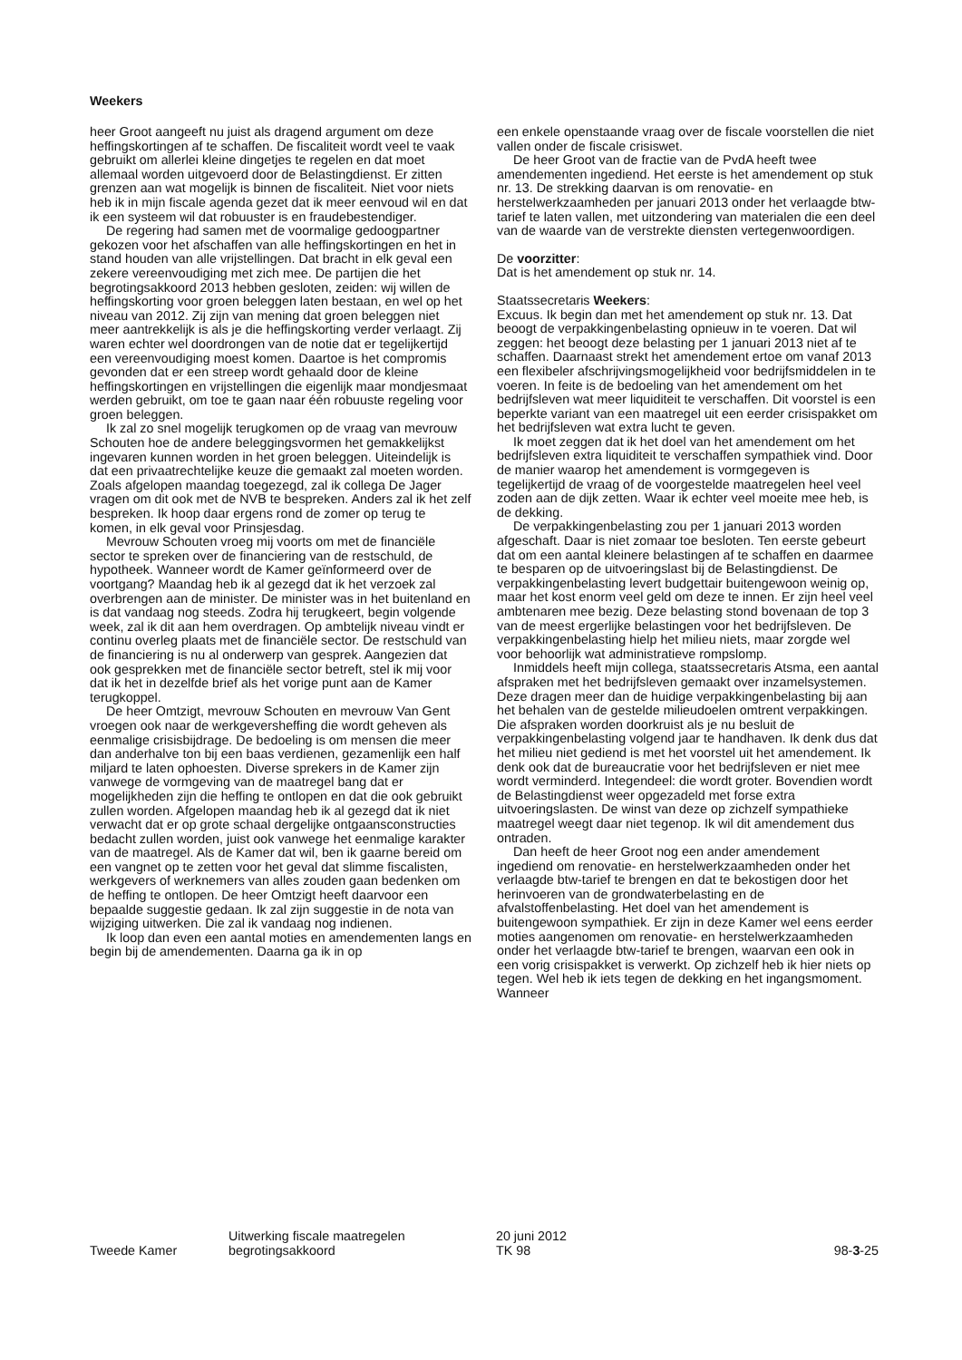Weekers
heer Groot aangeeft nu juist als dragend argument om deze heffingskortingen af te schaffen. De fiscaliteit wordt veel te vaak gebruikt om allerlei kleine dingetjes te regelen en dat moet allemaal worden uitgevoerd door de Belastingdienst. Er zitten grenzen aan wat mogelijk is binnen de fiscaliteit. Niet voor niets heb ik in mijn fiscale agenda gezet dat ik meer eenvoud wil en dat ik een systeem wil dat robuuster is en fraudebestendiger.
De regering had samen met de voormalige gedoogpartner gekozen voor het afschaffen van alle heffingskortingen en het in stand houden van alle vrijstellingen. Dat bracht in elk geval een zekere vereenvoudiging met zich mee. De partijen die het begrotingsakkoord 2013 hebben gesloten, zeiden: wij willen de heffingskorting voor groen beleggen laten bestaan, en wel op het niveau van 2012. Zij zijn van mening dat groen beleggen niet meer aantrekkelijk is als je die heffingskorting verder verlaagt. Zij waren echter wel doordrongen van de notie dat er tegelijkertijd een vereenvoudiging moest komen. Daartoe is het compromis gevonden dat er een streep wordt gehaald door de kleine heffingskortingen en vrijstellingen die eigenlijk maar mondjesmaat werden gebruikt, om toe te gaan naar één robuuste regeling voor groen beleggen.
Ik zal zo snel mogelijk terugkomen op de vraag van mevrouw Schouten hoe de andere beleggingsvormen het gemakkelijkst ingevaren kunnen worden in het groen beleggen. Uiteindelijk is dat een privaatrechtelijke keuze die gemaakt zal moeten worden. Zoals afgelopen maandag toegezegd, zal ik collega De Jager vragen om dit ook met de NVB te bespreken. Anders zal ik het zelf bespreken. Ik hoop daar ergens rond de zomer op terug te komen, in elk geval voor Prinsjesdag.
Mevrouw Schouten vroeg mij voorts om met de financiële sector te spreken over de financiering van de restschuld, de hypotheek. Wanneer wordt de Kamer geïnformeerd over de voortgang? Maandag heb ik al gezegd dat ik het verzoek zal overbrengen aan de minister. De minister was in het buitenland en is dat vandaag nog steeds. Zodra hij terugkeert, begin volgende week, zal ik dit aan hem overdragen. Op ambtelijk niveau vindt er continu overleg plaats met de financiële sector. De restschuld van de financiering is nu al onderwerp van gesprek. Aangezien dat ook gesprekken met de financiële sector betreft, stel ik mij voor dat ik het in dezelfde brief als het vorige punt aan de Kamer terugkoppel.
De heer Omtzigt, mevrouw Schouten en mevrouw Van Gent vroegen ook naar de werkgeversheffing die wordt geheven als eenmalige crisisbijdrage. De bedoeling is om mensen die meer dan anderhalve ton bij een baas verdienen, gezamenlijk een half miljard te laten ophoesten. Diverse sprekers in de Kamer zijn vanwege de vormgeving van de maatregel bang dat er mogelijkheden zijn die heffing te ontlopen en dat die ook gebruikt zullen worden. Afgelopen maandag heb ik al gezegd dat ik niet verwacht dat er op grote schaal dergelijke ontgaansconstructies bedacht zullen worden, juist ook vanwege het eenmalige karakter van de maatregel. Als de Kamer dat wil, ben ik gaarne bereid om een vangnet op te zetten voor het geval dat slimme fiscalisten, werkgevers of werknemers van alles zouden gaan bedenken om de heffing te ontlopen. De heer Omtzigt heeft daarvoor een bepaalde suggestie gedaan. Ik zal zijn suggestie in de nota van wijziging uitwerken. Die zal ik vandaag nog indienen.
Ik loop dan even een aantal moties en amendementen langs en begin bij de amendementen. Daarna ga ik in op
een enkele openstaande vraag over de fiscale voorstellen die niet vallen onder de fiscale crisiswet.
De heer Groot van de fractie van de PvdA heeft twee amendementen ingediend. Het eerste is het amendement op stuk nr. 13. De strekking daarvan is om renovatie- en herstelwerkzaamheden per januari 2013 onder het verlaagde btw-tarief te laten vallen, met uitzondering van materialen die een deel van de waarde van de verstrekte diensten vertegenwoordigen.
De voorzitter:
Dat is het amendement op stuk nr. 14.
Staatssecretaris Weekers:
Excuus. Ik begin dan met het amendement op stuk nr. 13. Dat beoogt de verpakkingenbelasting opnieuw in te voeren. Dat wil zeggen: het beoogt deze belasting per 1 januari 2013 niet af te schaffen. Daarnaast strekt het amendement ertoe om vanaf 2013 een flexibeler afschrijvingsmogelijkheid voor bedrijfsmiddelen in te voeren. In feite is de bedoeling van het amendement om het bedrijfsleven wat meer liquiditeit te verschaffen. Dit voorstel is een beperkte variant van een maatregel uit een eerder crisispakket om het bedrijfsleven wat extra lucht te geven.
Ik moet zeggen dat ik het doel van het amendement om het bedrijfsleven extra liquiditeit te verschaffen sympathiek vind. Door de manier waarop het amendement is vormgegeven is tegelijkertijd de vraag of de voorgestelde maatregelen heel veel zoden aan de dijk zetten. Waar ik echter veel moeite mee heb, is de dekking.
De verpakkingenbelasting zou per 1 januari 2013 worden afgeschaft. Daar is niet zomaar toe besloten. Ten eerste gebeurt dat om een aantal kleinere belastingen af te schaffen en daarmee te besparen op de uitvoeringslast bij de Belastingdienst. De verpakkingenbelasting levert budgettair buitengewoon weinig op, maar het kost enorm veel geld om deze te innen. Er zijn heel veel ambtenaren mee bezig. Deze belasting stond bovenaan de top 3 van de meest ergerlijke belastingen voor het bedrijfsleven. De verpakkingenbelasting hielp het milieu niets, maar zorgde wel voor behoorlijk wat administratieve rompslomp.
Inmiddels heeft mijn collega, staatssecretaris Atsma, een aantal afspraken met het bedrijfsleven gemaakt over inzamelsystemen. Deze dragen meer dan de huidige verpakkingenbelasting bij aan het behalen van de gestelde milieudoelen omtrent verpakkingen. Die afspraken worden doorkruist als je nu besluit de verpakkingenbelasting volgend jaar te handhaven. Ik denk dus dat het milieu niet gediend is met het voorstel uit het amendement. Ik denk ook dat de bureaucratie voor het bedrijfsleven er niet mee wordt verminderd. Integendeel: die wordt groter. Bovendien wordt de Belastingdienst weer opgezadeld met forse extra uitvoeringslasten. De winst van deze op zichzelf sympathieke maatregel weegt daar niet tegenop. Ik wil dit amendement dus ontraden.
Dan heeft de heer Groot nog een ander amendement ingediend om renovatie- en herstelwerkzaamheden onder het verlaagde btw-tarief te brengen en dat te bekostigen door het herinvoeren van de grondwaterbelasting en de afvalstoffenbelasting. Het doel van het amendement is buitengewoon sympathiek. Er zijn in deze Kamer wel eens eerder moties aangenomen om renovatie- en herstelwerkzaamheden onder het verlaagde btw-tarief te brengen, waarvan een ook in een vorig crisispakket is verwerkt. Op zichzelf heb ik hier niets op tegen. Wel heb ik iets tegen de dekking en het ingangsmoment. Wanneer
Tweede Kamer
Uitwerking fiscale maatregelen
begrotingsakkoord
20 juni 2012
TK 98
98-3-25